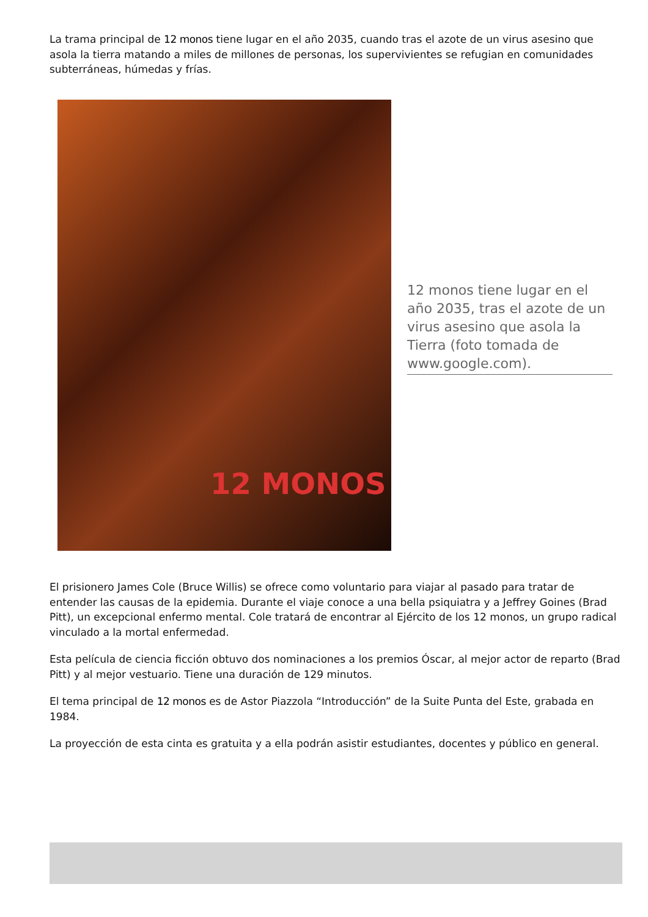La trama principal de 12 monos tiene lugar en el año 2035, cuando tras el azote de un virus asesino que asola la tierra matando a miles de millones de personas, los supervivientes se refugian en comunidades subterráneas, húmedas y frías.
12 MONOS
12 monos tiene lugar en el año 2035, tras el azote de un virus asesino que asola la Tierra (foto tomada de www.google.com).
El prisionero James Cole (Bruce Willis) se ofrece como voluntario para viajar al pasado para tratar de entender las causas de la epidemia. Durante el viaje conoce a una bella psiquiatra y a Jeffrey Goines (Brad Pitt), un excepcional enfermo mental. Cole tratará de encontrar al Ejército de los 12 monos, un grupo radical vinculado a la mortal enfermedad.
Esta película de ciencia ficción obtuvo dos nominaciones a los premios Óscar, al mejor actor de reparto (Brad Pitt) y al mejor vestuario. Tiene una duración de 129 minutos.
El tema principal de 12 monos es de Astor Piazzola “Introducción” de la Suite Punta del Este, grabada en 1984.
La proyección de esta cinta es gratuita y a ella podrán asistir estudiantes, docentes y público en general.